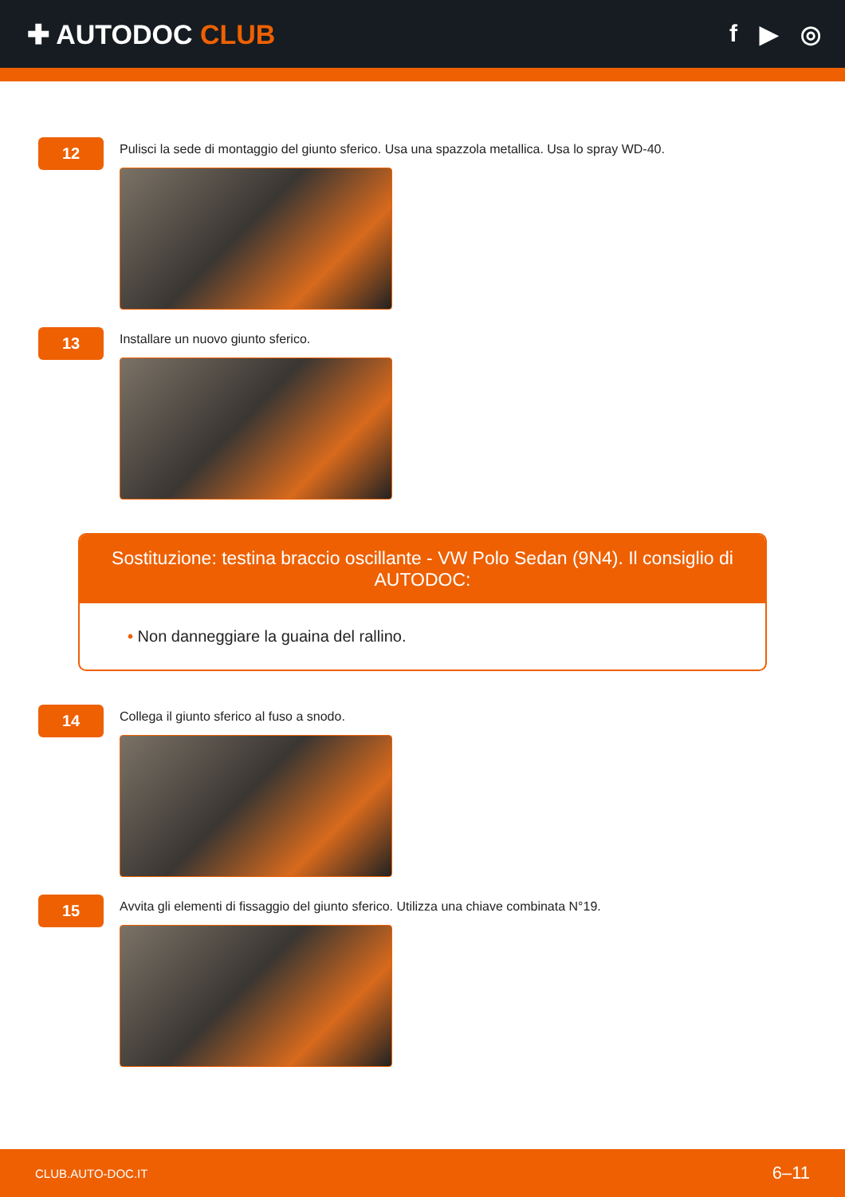✚ AUTODOC CLUB f ▶ ◎
12
Pulisci la sede di montaggio del giunto sferico. Usa una spazzola metallica. Usa lo spray WD-40.
13
Installare un nuovo giunto sferico.
Sostituzione: testina braccio oscillante - VW Polo Sedan (9N4). Il consiglio di AUTODOC:
• Non danneggiare la guaina del rallino.
14
Collega il giunto sferico al fuso a snodo.
15
Avvita gli elementi di fissaggio del giunto sferico. Utilizza una chiave combinata N°19.
CLUB.AUTO-DOC.IT 6–11